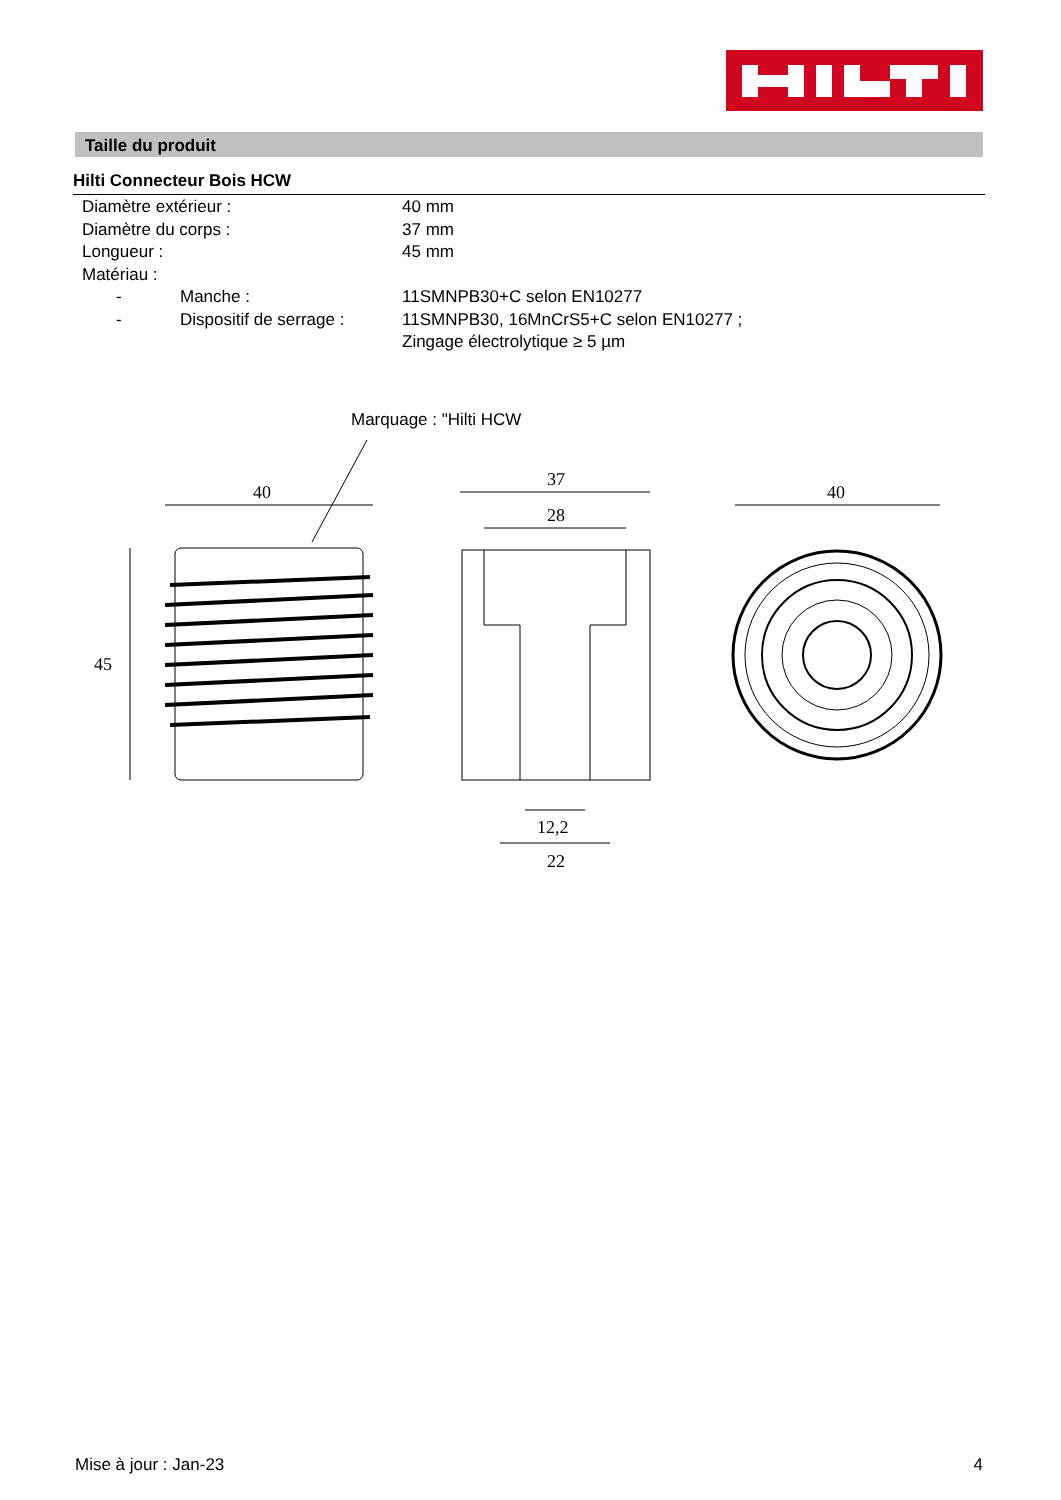Taille du produit
Hilti Connecteur Bois HCW
| Diamètre extérieur : | | 40 mm |
| Diamètre du corps : | | 37 mm |
| Longueur : | | 45 mm |
| Matériau : | | |
| - | Manche : | 11SMNPB30+C selon EN10277 |
| - | Dispositif de serrage : | 11SMNPB30, 16MnCrS5+C selon EN10277 ; Zingage électrolytique ≥ 5 µm |
Marquage : "Hilti HCW
40
45
37
28
12,2
22
40
Mise à jour : Jan-23 4